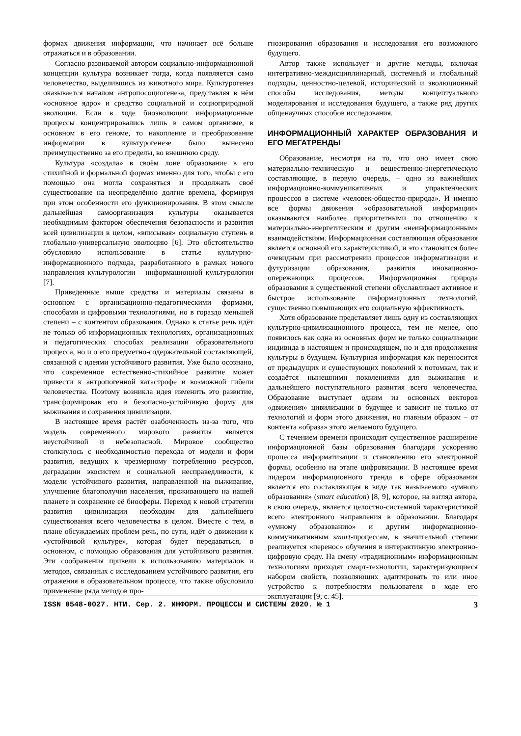формах движения информации, что начинает всё больше отражаться и в образовании.
Согласно развиваемой автором социально-информационной концепции культура возникает тогда, когда появляется само человечество, выделившись из животного мира. Культурогенез оказывается началом антропосоциогенеза, представляя в нём «основное ядро» и средство социальной и социоприродной эволюции. Если в ходе биоэволюции информационные процессы концентрировались лишь в самом организме, в основном в его геноме, то накопление и преобразование информации в культурогенезе было вынесено преимущественно за его пределы, во внешнюю среду.
Культура «создала» в своём лоне образование в его стихийной и формальной формах именно для того, чтобы с его помощью она могла сохраняться и продолжать своё существование на неопределённо долгие времена, формируя при этом особенности его функционирования. В этом смысле дальнейшая самоорганизация культуры оказывается необходимым фактором обеспечения безопасности и развития всей цивилизации в целом, «вписывая» социальную ступень в глобально-универсальную эволюцию [6]. Это обстоятельство обусловило использование в статье культурно-информационного подхода, разработанного в рамках нового направления культурологии – информационной культурологии [7].
Приведенные выше средства и материалы связаны в основном с организационно-педагогическими формами, способами и цифровыми технологиями, но в гораздо меньшей степени – с контентом образования. Однако в статье речь идёт не только об информационных технологиях, организационных и педагогических способах реализации образовательного процесса, но и о его предметно-содержательной составляющей, связанной с идеями устойчивого развития. Уже было осознано, что современное естественно-стихийное развитие может привести к антропогенной катастрофе и возможной гибели человечества. Поэтому возникла идея изменить это развитие, трансформировав его в безопасно-устойчивую форму для выживания и сохранения цивилизации.
В настоящее время растёт озабоченность из-за того, что модель современного мирового развития является неустойчивой и небезопасной. Мировое сообщество столкнулось с необходимостью перехода от модели и форм развития, ведущих к чрезмерному потреблению ресурсов, деградации экосистем и социальной несправедливости, к модели устойчивого развития, направленной на выживание, улучшение благополучия населения, проживающего на нашей планете и сохранение её биосферы. Переход к новой стратегии развития цивилизации необходим для дальнейшего существования всего человечества в целом. Вместе с тем, в плане обсуждаемых проблем речь, по сути, идёт о движении к «устойчивой культуре», которая будет передаваться, в основном, с помощью образования для устойчивого развития. Эти соображения привели к использованию материалов и методов, связанных с исследованием устойчивого развития, его отражения в образовательном процессе, что также обусловило применение ряда методов про-
гнозирования образования и исследования его возможного будущего.
Автор также использует и другие методы, включая интегративно-междисциплинарный, системный и глобальный подходы, ценностно-целевой, исторический и эволюционный способы исследования, методы концептуального моделирования и исследования будущего, а также ряд других общенаучных способов исследования.
ИНФОРМАЦИОННЫЙ ХАРАКТЕР ОБРАЗОВАНИЯ И ЕГО МЕГАТРЕНДЫ
Образование, несмотря на то, что оно имеет свою материально-техническую и вещественно-энергетическую составляющие, в первую очередь, – одно из важнейших информационно-коммуникативных и управленческих процессов в системе «человек-общество-природа». И именно все формы движения «образовательной информации» оказываются наиболее приоритетными по отношению к материально-энергетическим и другим «неинформационным» взаимодействиям. Информационная составляющая образования является основной его характеристикой, и это становится более очевидным при рассмотрении процессов информатизации и футуризации образования, развития иновационно-опережающих процессов. Информационная природа образования в существенной степени обуславливает активное и быстрое использование информационных технологий, существенно повышающих его социальную эффективность.
Хотя образование представляет лишь одну из составляющих культурно-цивилизационного процесса, тем не менее, оно появилось как одна из основных форм не только социализации индивида в настоящем и происходящем, но и для продолжения культуры в будущем. Культурная информация как переносится от предыдущих и существующих поколений к потомкам, так и создаётся нынешними поколениями для выживания и дальнейшего поступательного развития всего человечества. Образование выступает одним из основных векторов «движения» цивилизации в будущее и зависит не только от технологий и форм этого движения, но главным образом – от контента «образа» этого желаемого будущего.
С течением времени происходит существенное расширение информационной базы образования благодаря ускорению процесса информатизации и становлению его электронной формы, особенно на этапе цифровизации. В настоящее время лидером информационного тренда в сфере образования является его составляющая в виде так называемого «умного образования» (smart education) [8, 9], которое, на взгляд автора, в свою очередь, является целостно-системной характеристикой всего электронного направления в образовании. Благодаря «умному образованию» и другим информационно-коммуникативным smart-процессам, в значительной степени реализуется «перенос» обучения в интерактивную электронно-цифровую среду. На смену «традиционным» информационным технологиям приходят смарт-технологии, характеризующиеся набором свойств, позволяющих адаптировать то или иное устройство к потребностям пользователя в ходе его эксплуатации [9, с. 45].
ISSN 0548-0027. НТИ. Сер. 2. ИНФОРМ. ПРОЦЕССЫ И СИСТЕМЫ 2020. № 1 3